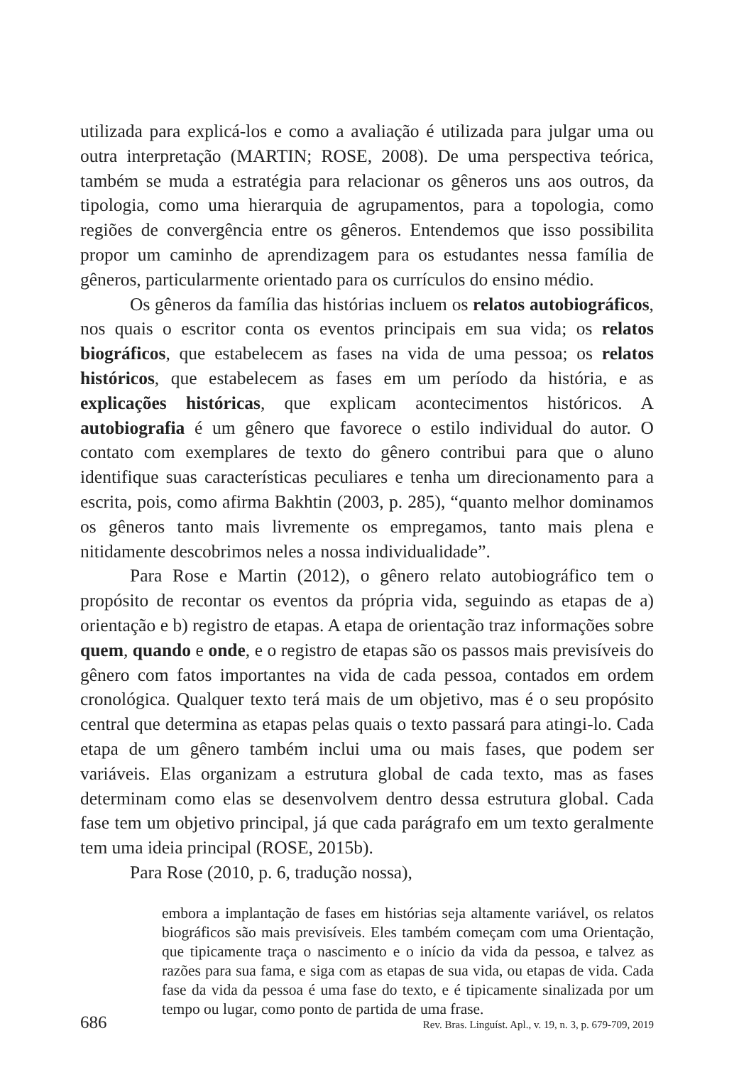utilizada para explicá-los e como a avaliação é utilizada para julgar uma ou outra interpretação (MARTIN; ROSE, 2008). De uma perspectiva teórica, também se muda a estratégia para relacionar os gêneros uns aos outros, da tipologia, como uma hierarquia de agrupamentos, para a topologia, como regiões de convergência entre os gêneros. Entendemos que isso possibilita propor um caminho de aprendizagem para os estudantes nessa família de gêneros, particularmente orientado para os currículos do ensino médio.
Os gêneros da família das histórias incluem os relatos autobiográficos, nos quais o escritor conta os eventos principais em sua vida; os relatos biográficos, que estabelecem as fases na vida de uma pessoa; os relatos históricos, que estabelecem as fases em um período da história, e as explicações históricas, que explicam acontecimentos históricos. A autobiografia é um gênero que favorece o estilo individual do autor. O contato com exemplares de texto do gênero contribui para que o aluno identifique suas características peculiares e tenha um direcionamento para a escrita, pois, como afirma Bakhtin (2003, p. 285), “quanto melhor dominamos os gêneros tanto mais livremente os empregamos, tanto mais plena e nitidamente descobrimos neles a nossa individualidade”.
Para Rose e Martin (2012), o gênero relato autobiográfico tem o propósito de recontar os eventos da própria vida, seguindo as etapas de a) orientação e b) registro de etapas. A etapa de orientação traz informações sobre quem, quando e onde, e o registro de etapas são os passos mais previsíveis do gênero com fatos importantes na vida de cada pessoa, contados em ordem cronológica. Qualquer texto terá mais de um objetivo, mas é o seu propósito central que determina as etapas pelas quais o texto passará para atingi-lo. Cada etapa de um gênero também inclui uma ou mais fases, que podem ser variáveis. Elas organizam a estrutura global de cada texto, mas as fases determinam como elas se desenvolvem dentro dessa estrutura global. Cada fase tem um objetivo principal, já que cada parágrafo em um texto geralmente tem uma ideia principal (ROSE, 2015b).
Para Rose (2010, p. 6, tradução nossa),
embora a implantação de fases em histórias seja altamente variável, os relatos biográficos são mais previsíveis. Eles também começam com uma Orientação, que tipicamente traça o nascimento e o início da vida da pessoa, e talvez as razões para sua fama, e siga com as etapas de sua vida, ou etapas de vida. Cada fase da vida da pessoa é uma fase do texto, e é tipicamente sinalizada por um tempo ou lugar, como ponto de partida de uma frase.
686 Rev. Bras. Linguíst. Apl., v. 19, n. 3, p. 679-709, 2019